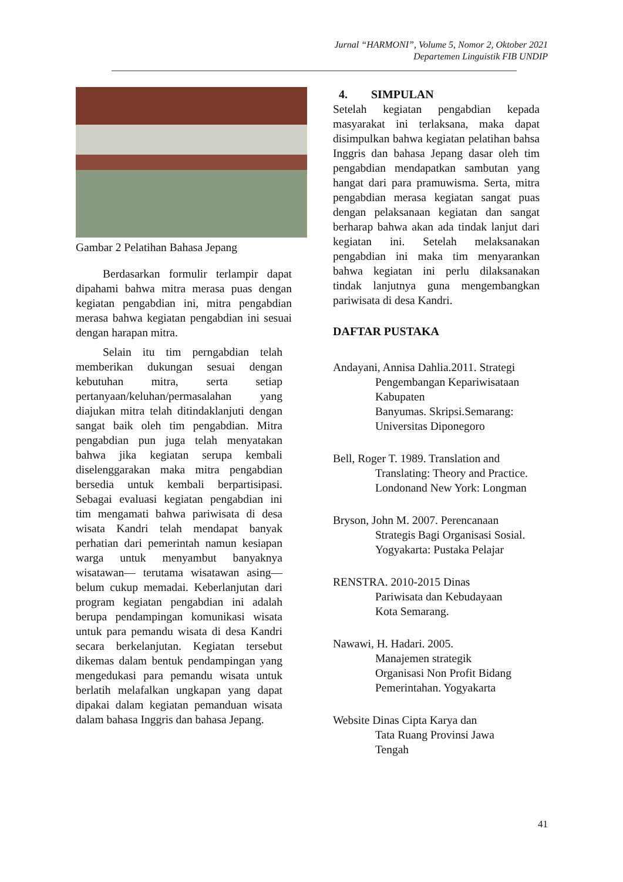Jurnal “HARMONI”, Volume 5, Nomor 2, Oktober 2021
Departemen Linguistik FIB UNDIP
Gambar 2 Pelatihan Bahasa Jepang
Berdasarkan formulir terlampir dapat dipahami bahwa mitra merasa puas dengan kegiatan pengabdian ini, mitra pengabdian merasa bahwa kegiatan pengabdian ini sesuai dengan harapan mitra.
Selain itu tim perngabdian telah memberikan dukungan sesuai dengan kebutuhan mitra, serta setiap pertanyaan/keluhan/permasalahan yang diajukan mitra telah ditindaklanjuti dengan sangat baik oleh tim pengabdian. Mitra pengabdian pun juga telah menyatakan bahwa jika kegiatan serupa kembali diselenggarakan maka mitra pengabdian bersedia untuk kembali berpartisipasi. Sebagai evaluasi kegiatan pengabdian ini tim mengamati bahwa pariwisata di desa wisata Kandri telah mendapat banyak perhatian dari pemerintah namun kesiapan warga untuk menyambut banyaknya wisatawan— terutama wisatawan asing— belum cukup memadai. Keberlanjutan dari program kegiatan pengabdian ini adalah berupa pendampingan komunikasi wisata untuk para pemandu wisata di desa Kandri secara berkelanjutan. Kegiatan tersebut dikemas dalam bentuk pendampingan yang mengedukasi para pemandu wisata untuk berlatih melafalkan ungkapan yang dapat dipakai dalam kegiatan pemanduan wisata dalam bahasa Inggris dan bahasa Jepang.
4. SIMPULAN
Setelah kegiatan pengabdian kepada masyarakat ini terlaksana, maka dapat disimpulkan bahwa kegiatan pelatihan bahsa Inggris dan bahasa Jepang dasar oleh tim pengabdian mendapatkan sambutan yang hangat dari para pramuwisma. Serta, mitra pengabdian merasa kegiatan sangat puas dengan pelaksanaan kegiatan dan sangat berharap bahwa akan ada tindak lanjut dari kegiatan ini. Setelah melaksanakan pengabdian ini maka tim menyarankan bahwa kegiatan ini perlu dilaksanakan tindak lanjutnya guna mengembangkan pariwisata di desa Kandri.
DAFTAR PUSTAKA
Andayani, Annisa Dahlia.2011. Strategi
Pengembangan Kepariwisataan Kabupaten
Banyumas. Skripsi.Semarang: Universitas Diponegoro
Bell, Roger T. 1989. Translation and
Translating: Theory and Practice. Londonand New York: Longman
Bryson, John M. 2007. Perencanaan
Strategis Bagi Organisasi Sosial. Yogyakarta: Pustaka Pelajar
RENSTRA. 2010-2015 Dinas
Pariwisata dan Kebudayaan
Kota Semarang.
Nawawi, H. Hadari. 2005.
Manajemen strategik
Organisasi Non Profit Bidang
Pemerintahan. Yogyakarta
Website Dinas Cipta Karya dan
Tata Ruang Provinsi Jawa
Tengah
41